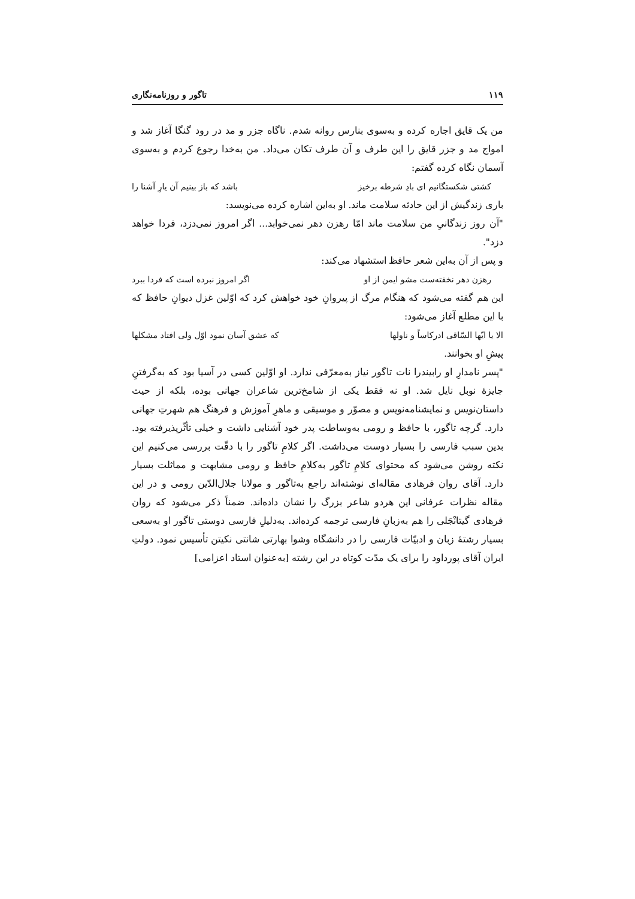۱۱۹ تاگور و روزنامه‌نگاری
من یک قایق اجاره کرده و به‌سوی بنارس روانه شدم. ناگاه جزر و مد در رود گنگا آغاز شد و امواج مد و جزر قایق را این طرف و آن طرف تکان می‌داد. من به‌خدا رجوع کردم و به‌سوی آسمان نگاه کرده گفتم:
کشتی شکستگانیم ای بادِ شرطه برخیز باشد که باز بینیم آن یارِ آشنا را
باری زندگیش از این حادثه سلامت ماند. او به‌این اشاره کرده می‌نویسد:
"آن روز زندگانیِ من سلامت ماند امّا رهزن دهر نمی‌خوابد... اگر امروز نمی‌دزد، فردا خواهد دزد".
و پس از آن به‌این شعر حافظ استشهاد می‌کند:
رهزن دهر نخفته‌ست مشو ایمن از او اگر امروز نبرده است که فردا ببرد
این هم گفته می‌شود که هنگام مرگ از پیروانِ خود خواهش کرد که اوّلین غزل دیوانِ حافظ که با این مطلع آغاز می‌شود:
الا یا ایّها السّاقی ادرکاساً و ناولها که عشق آسان نمود اوّل ولی افتاد مشکلها
پیشِ او بخوانند.
"پسر نامدارِ او رابیندرا نات تاگور نیاز به‌معرّفی ندارد. او اوّلین کسی در آسیا بود که به‌گرفتنِ جایزهٔ نوبل نایل شد. او نه فقط یکی از شامخ‌ترین شاعران جهانی بوده، بلکه از حیث داستان‌نویس و نمایشنامه‌نویس و مصوّر و موسیقی و ماهرِ آموزش و فرهنگ هم شهرتِ جهانی دارد. گرچه تاگور، با حافظ و رومی به‌وساطت پدر خود آشنایی داشت و خیلی تأثّرپذیرفته بود. بدین سبب فارسی را بسیار دوست می‌داشت. اگر کلامِ تاگور را با دقّت بررسی می‌کنیم این نکته روشن می‌شود که محتوای کلامِ تاگور به‌کلامِ حافظ و رومی مشابهت و مماثلت بسیار دارد. آقای روان فرهادی مقاله‌ای نوشته‌اند راجع به‌تاگور و مولانا جلال‌الدّین رومی و در این مقاله نظرات عرفانی این هردو شاعر بزرگ را نشان داده‌اند. ضمناً ذکر می‌شود که روان فرهادی گیتانْجَلی را هم به‌زبانِ فارسی ترجمه کرده‌اند. به‌دلیلِ فارسی دوستی تاگور او به‌سعی بسیار رشتهٔ زبان و ادبیّات فارسی را در دانشگاه وشوا بهارتی شانتی نکیتن تأسیس نمود. دولتِ ایران آقای پورداود را برای یک مدّت کوتاه در این رشته [به‌عنوان استاد اعزامی]